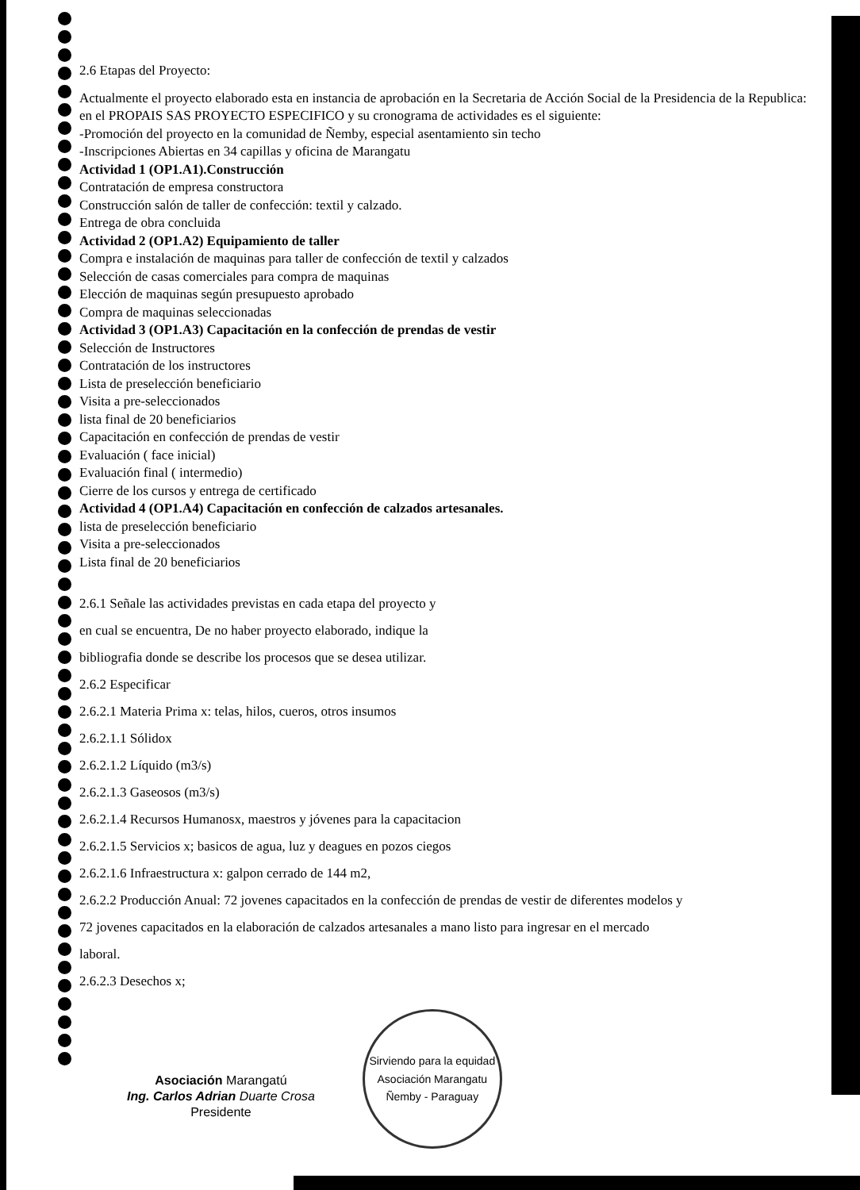2.6 Etapas del Proyecto:
Actualmente el proyecto elaborado esta en instancia de aprobación en la Secretaria de Acción Social de la Presidencia de la Republica: en el PROPAIS SAS PROYECTO ESPECIFICO y su cronograma de actividades es el siguiente:
-Promoción del proyecto en la comunidad de Ñemby, especial asentamiento sin techo
-Inscripciones Abiertas en 34 capillas y oficina de Marangatu
Actividad 1 (OP1.A1).Construcción
Contratación de empresa constructora
Construcción salón de taller de confección: textil y calzado.
Entrega de obra concluida
Actividad 2 (OP1.A2) Equipamiento de taller
Compra e instalación de maquinas para taller de confección de textil y calzados
Selección de casas comerciales para compra de maquinas
Elección de maquinas según presupuesto aprobado
Compra de maquinas seleccionadas
Actividad 3 (OP1.A3) Capacitación en la confección de prendas de vestir
Selección de Instructores
Contratación de los instructores
Lista de preselección beneficiario
Visita a pre-seleccionados
lista final de 20 beneficiarios
Capacitación en confección de prendas de vestir
Evaluación ( face inicial)
Evaluación final ( intermedio)
Cierre de los cursos y entrega de certificado
Actividad 4 (OP1.A4) Capacitación en confección de calzados artesanales.
lista de preselección beneficiario
Visita a pre-seleccionados
Lista final de 20 beneficiarios
2.6.1 Señale las actividades previstas en cada etapa del proyecto y
en cual se encuentra, De no haber proyecto elaborado, indique la
bibliografia donde se describe los procesos que se desea utilizar.
2.6.2 Especificar
2.6.2.1 Materia Prima x: telas, hilos, cueros, otros insumos
2.6.2.1.1 Sólidox
2.6.2.1.2 Líquido (m3/s)
2.6.2.1.3 Gaseosos (m3/s)
2.6.2.1.4 Recursos Humanosx, maestros y jóvenes para la capacitacion
2.6.2.1.5 Servicios x; basicos de agua, luz y deagues en pozos ciegos
2.6.2.1.6 Infraestructura x: galpon cerrado de 144 m2,
2.6.2.2 Producción Anual: 72 jovenes capacitados en la confección de prendas de vestir de diferentes modelos y
72 jovenes capacitados en la elaboración de calzados artesanales a mano listo para ingresar en el mercado
laboral.
2.6.2.3 Desechos x;
Asociación Marangatú
Ing. Carlos Adrian Duarte Crosa
Presidente
Sirviendo para la equidad
Asociación Marangatu
Ñemby - Paraguay